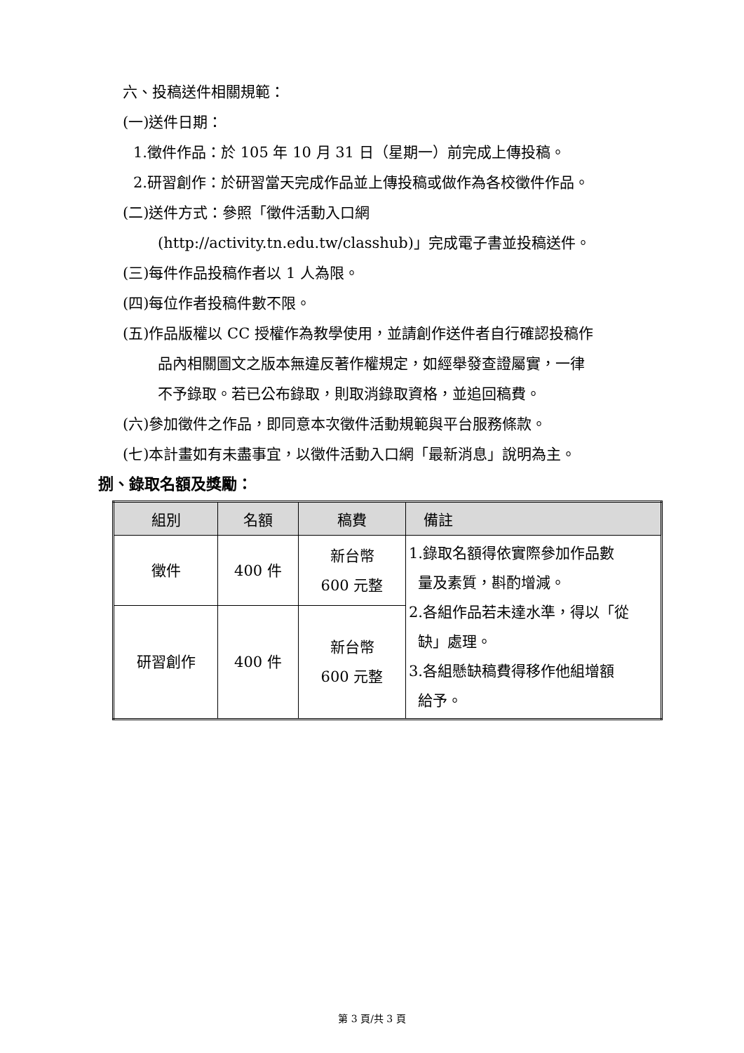六、投稿送件相關規範：
(一)送件日期：
1.徵件作品：於 105 年 10 月 31 日（星期一）前完成上傳投稿。
2.研習創作：於研習當天完成作品並上傳投稿或做作為各校徵件作品。
(二)送件方式：參照「徵件活動入口網
(http://activity.tn.edu.tw/classhub)」完成電子書並投稿送件。
(三)每件作品投稿作者以 1 人為限。
(四)每位作者投稿件數不限。
(五)作品版權以 CC 授權作為教學使用，並請創作送件者自行確認投稿作
品內相關圖文之版本無違反著作權規定，如經舉發查證屬實，一律
不予錄取。若已公布錄取，則取消錄取資格，並追回稿費。
(六)參加徵件之作品，即同意本次徵件活動規範與平台服務條款。
(七)本計畫如有未盡事宜，以徵件活動入口網「最新消息」說明為主。
捌、錄取名額及獎勵：
| 組別 | 名額 | 稿費 | 備註 |
| --- | --- | --- | --- |
| 徵件 | 400 件 | 新台幣 600 元整 | 1.錄取名額得依實際參加作品數 量及素質，斟酌增減。 2.各組作品若未達水準，得以「從 缺」處理。 3.各組懸缺稿費得移作他組增額 給予。 |
| 研習創作 | 400 件 | 新台幣 600 元整 | |
第 3 頁/共 3 頁